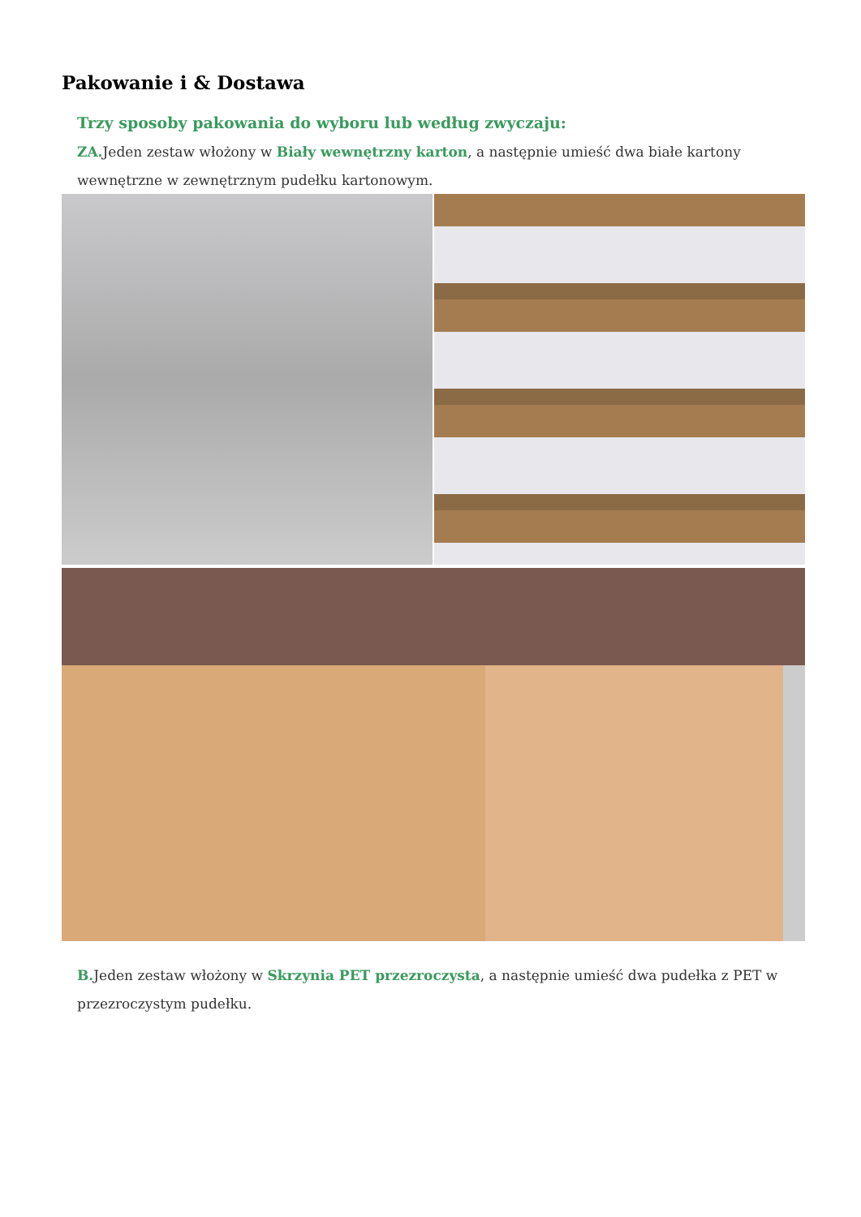Pakowanie i & Dostawa
Trzy sposoby pakowania do wyboru lub według zwyczaju:
ZA. Jeden zestaw włożony w Biały wewnętrzny karton, a następnie umieść dwa białe kartony wewnętrzne w zewnętrznym pudełku kartonowym.
B. Jeden zestaw włożony w Skrzynia PET przezroczysta, a następnie umieść dwa pudełka z PET w przezroczystym pudełku.